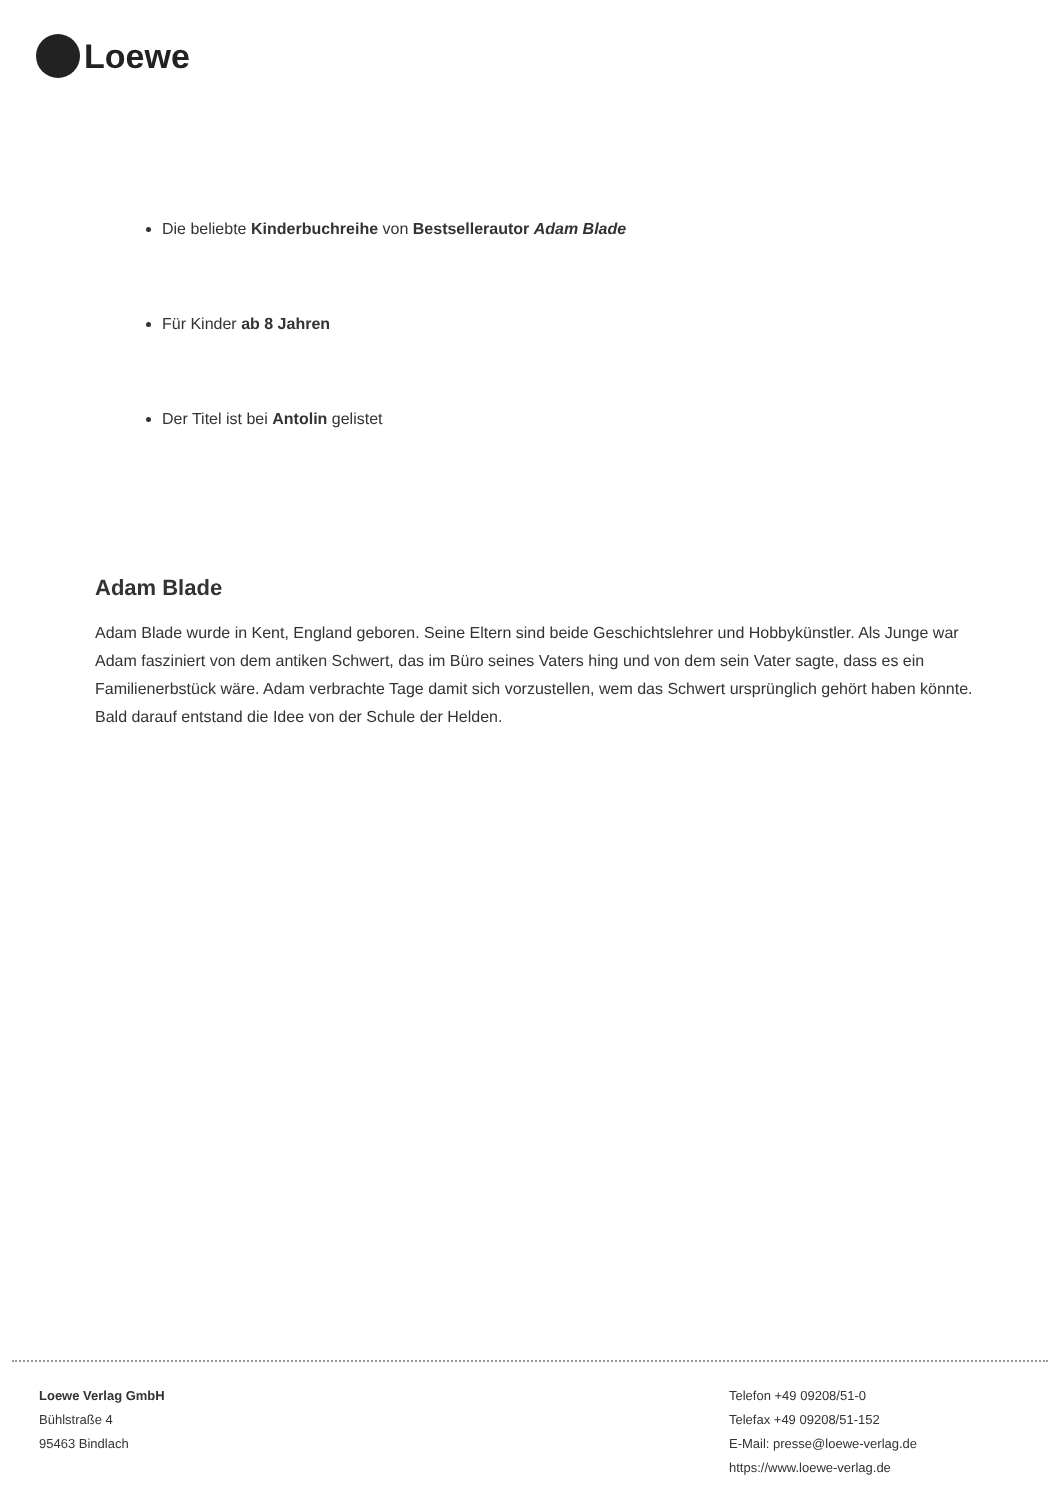Loewe
Die beliebte Kinderbuchreihe von Bestsellerautor Adam Blade
Für Kinder ab 8 Jahren
Der Titel ist bei Antolin gelistet
Adam Blade
Adam Blade wurde in Kent, England geboren. Seine Eltern sind beide Geschichtslehrer und Hobbykünstler. Als Junge war Adam fasziniert von dem antiken Schwert, das im Büro seines Vaters hing und von dem sein Vater sagte, dass es ein Familienerbstück wäre. Adam verbrachte Tage damit sich vorzustellen, wem das Schwert ursprünglich gehört haben könnte. Bald darauf entstand die Idee von der Schule der Helden.
Loewe Verlag GmbH
Bühlstraße 4
95463 Bindlach
Telefon +49 09208/51-0
Telefax +49 09208/51-152
E-Mail: presse@loewe-verlag.de
https://www.loewe-verlag.de